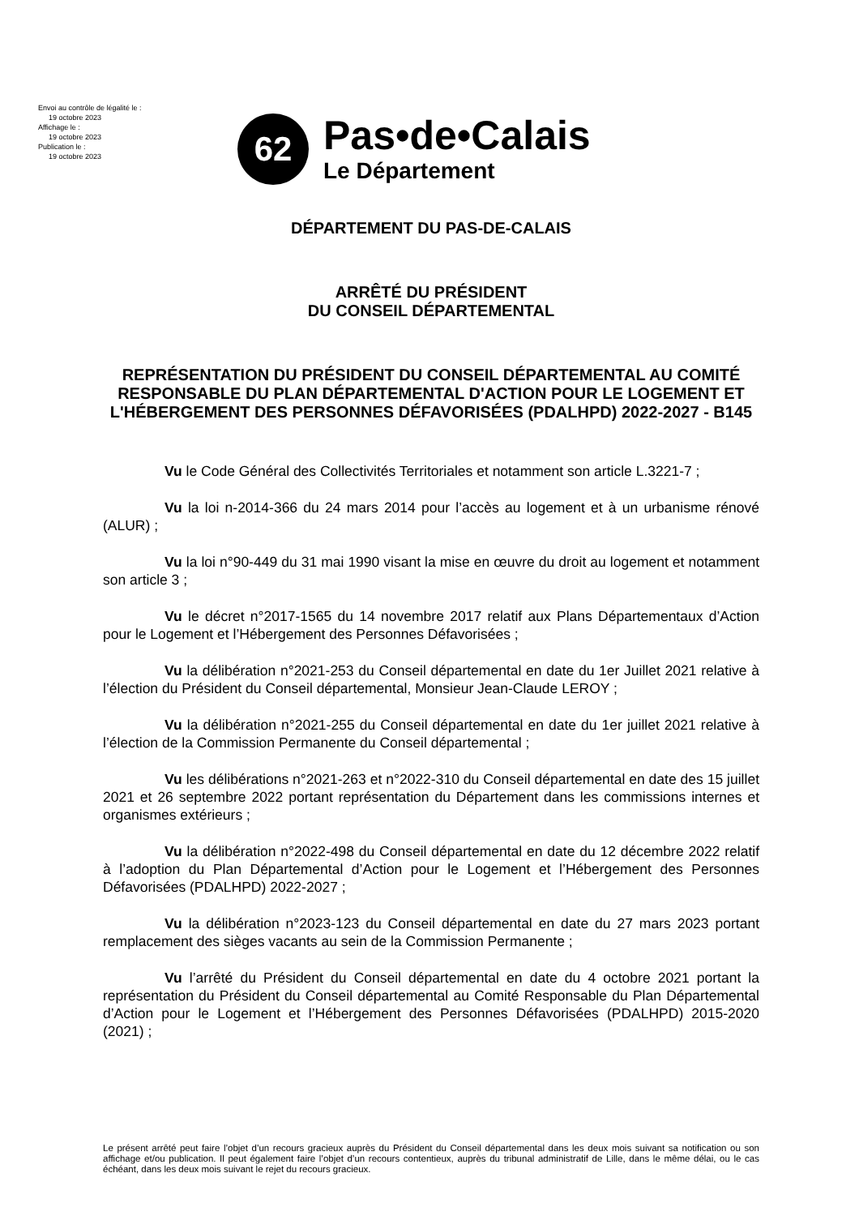Envoi au contrôle de légalité le :
19 octobre 2023
Affichage le :
19 octobre 2023
Publication le :
19 octobre 2023
62
Pas•de•Calais
Le Département
DÉPARTEMENT DU PAS-DE-CALAIS
ARRÊTÉ DU PRÉSIDENT
DU CONSEIL DÉPARTEMENTAL
REPRÉSENTATION DU PRÉSIDENT DU CONSEIL DÉPARTEMENTAL AU COMITÉ RESPONSABLE DU PLAN DÉPARTEMENTAL D'ACTION POUR LE LOGEMENT ET L'HÉBERGEMENT DES PERSONNES DÉFAVORISÉES (PDALHPD) 2022-2027 - B145
Vu le Code Général des Collectivités Territoriales et notamment son article L.3221-7 ;
Vu la loi n-2014-366 du 24 mars 2014 pour l’accès au logement et à un urbanisme rénové (ALUR) ;
Vu la loi n°90-449 du 31 mai 1990 visant la mise en œuvre du droit au logement et notamment son article 3 ;
Vu le décret n°2017-1565 du 14 novembre 2017 relatif aux Plans Départementaux d’Action pour le Logement et l’Hébergement des Personnes Défavorisées ;
Vu la délibération n°2021-253 du Conseil départemental en date du 1er Juillet 2021 relative à l’élection du Président du Conseil départemental, Monsieur Jean-Claude LEROY ;
Vu la délibération n°2021-255 du Conseil départemental en date du 1er juillet 2021 relative à l’élection de la Commission Permanente du Conseil départemental ;
Vu les délibérations n°2021-263 et n°2022-310 du Conseil départemental en date des 15 juillet 2021 et 26 septembre 2022 portant représentation du Département dans les commissions internes et organismes extérieurs ;
Vu la délibération n°2022-498 du Conseil départemental en date du 12 décembre 2022 relatif à l’adoption du Plan Départemental d’Action pour le Logement et l’Hébergement des Personnes Défavorisées (PDALHPD) 2022-2027 ;
Vu la délibération n°2023-123 du Conseil départemental en date du 27 mars 2023 portant remplacement des sièges vacants au sein de la Commission Permanente ;
Vu l’arrêté du Président du Conseil départemental en date du 4 octobre 2021 portant la représentation du Président du Conseil départemental au Comité Responsable du Plan Départemental d’Action pour le Logement et l’Hébergement des Personnes Défavorisées (PDALHPD) 2015-2020 (2021) ;
Le présent arrêté peut faire l’objet d’un recours gracieux auprès du Président du Conseil départemental dans les deux mois suivant sa notification ou son affichage et/ou publication. Il peut également faire l’objet d’un recours contentieux, auprès du tribunal administratif de Lille, dans le même délai, ou le cas échéant, dans les deux mois suivant le rejet du recours gracieux.